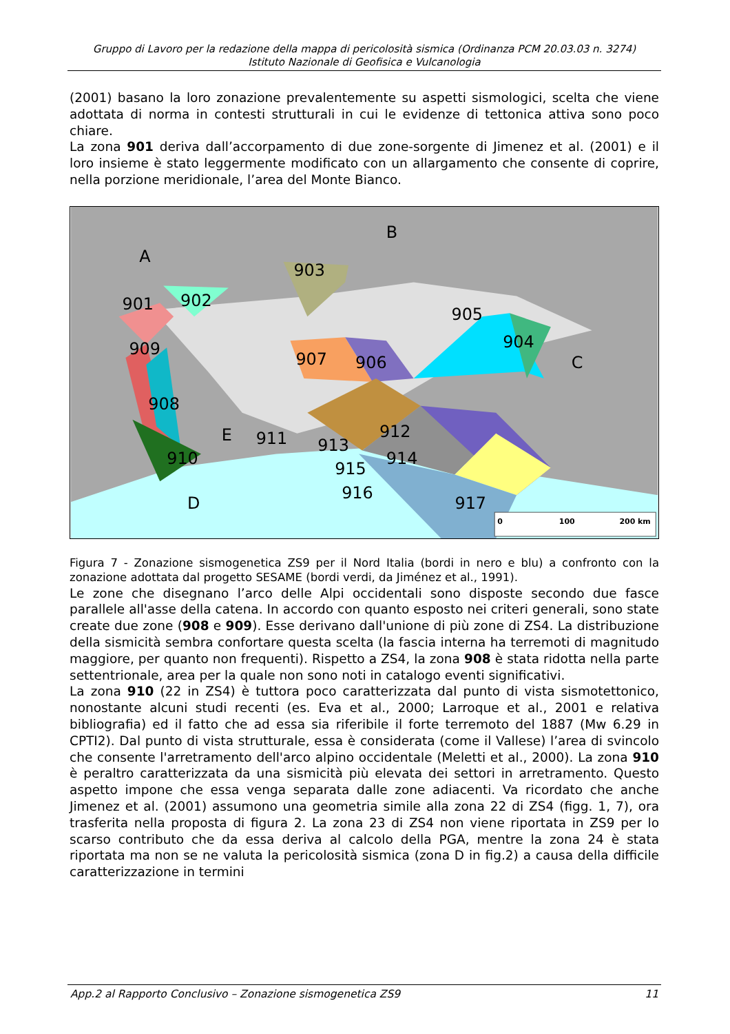Gruppo di Lavoro per la redazione della mappa di pericolosità sismica (Ordinanza PCM 20.03.03 n. 3274)
Istituto Nazionale di Geofisica e Vulcanologia
(2001) basano la loro zonazione prevalentemente su aspetti sismologici, scelta che viene adottata di norma in contesti strutturali in cui le evidenze di tettonica attiva sono poco chiare.
La zona 901 deriva dall’accorpamento di due zone-sorgente di Jimenez et al. (2001) e il loro insieme è stato leggermente modificato con un allargamento che consente di coprire, nella porzione meridionale, l’area del Monte Bianco.
A
B
C
D
E
901
902
903
904
905
906
907
908
909
910
911
912
913
914
915
916
917
0
100
200 km
Figura 7 - Zonazione sismogenetica ZS9 per il Nord Italia (bordi in nero e blu) a confronto con la zonazione adottata dal progetto SESAME (bordi verdi, da Jiménez et al., 1991).
Le zone che disegnano l’arco delle Alpi occidentali sono disposte secondo due fasce parallele all'asse della catena. In accordo con quanto esposto nei criteri generali, sono state create due zone (908 e 909). Esse derivano dall'unione di più zone di ZS4. La distribuzione della sismicità sembra confortare questa scelta (la fascia interna ha terremoti di magnitudo maggiore, per quanto non frequenti). Rispetto a ZS4, la zona 908 è stata ridotta nella parte settentrionale, area per la quale non sono noti in catalogo eventi significativi.
La zona 910 (22 in ZS4) è tuttora poco caratterizzata dal punto di vista sismotettonico, nonostante alcuni studi recenti (es. Eva et al., 2000; Larroque et al., 2001 e relativa bibliografia) ed il fatto che ad essa sia riferibile il forte terremoto del 1887 (Mw 6.29 in CPTI2). Dal punto di vista strutturale, essa è considerata (come il Vallese) l’area di svincolo che consente l'arretramento dell'arco alpino occidentale (Meletti et al., 2000). La zona 910 è peraltro caratterizzata da una sismicità più elevata dei settori in arretramento. Questo aspetto impone che essa venga separata dalle zone adiacenti. Va ricordato che anche Jimenez et al. (2001) assumono una geometria simile alla zona 22 di ZS4 (figg. 1, 7), ora trasferita nella proposta di figura 2. La zona 23 di ZS4 non viene riportata in ZS9 per lo scarso contributo che da essa deriva al calcolo della PGA, mentre la zona 24 è stata riportata ma non se ne valuta la pericolosità sismica (zona D in fig.2) a causa della difficile caratterizzazione in termini
App.2 al Rapporto Conclusivo – Zonazione sismogenetica ZS9 11